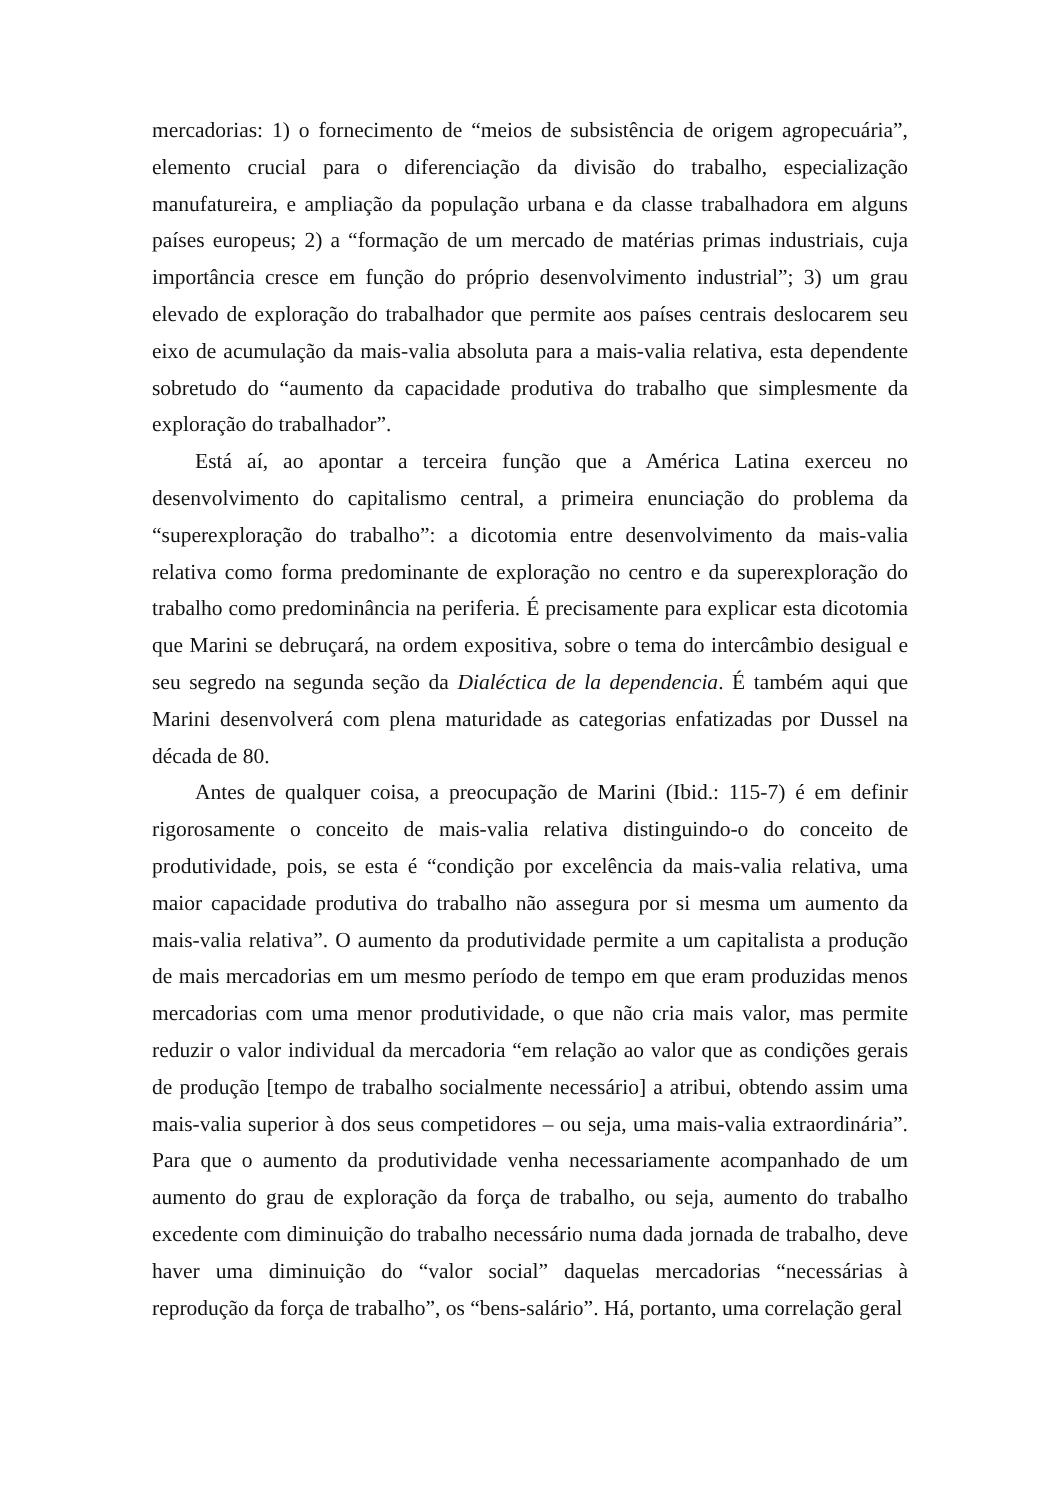mercadorias: 1) o fornecimento de “meios de subsistência de origem agropecuária”, elemento crucial para o diferenciação da divisão do trabalho, especialização manufatureira, e ampliação da população urbana e da classe trabalhadora em alguns países europeus; 2) a “formação de um mercado de matérias primas industriais, cuja importância cresce em função do próprio desenvolvimento industrial”; 3) um grau elevado de exploração do trabalhador que permite aos países centrais deslocarem seu eixo de acumulação da mais-valia absoluta para a mais-valia relativa, esta dependente sobretudo do “aumento da capacidade produtiva do trabalho que simplesmente da exploração do trabalhador”.
Está aí, ao apontar a terceira função que a América Latina exerceu no desenvolvimento do capitalismo central, a primeira enunciação do problema da “superexploração do trabalho”: a dicotomia entre desenvolvimento da mais-valia relativa como forma predominante de exploração no centro e da superexploração do trabalho como predominância na periferia. É precisamente para explicar esta dicotomia que Marini se debruçará, na ordem expositiva, sobre o tema do intercâmbio desigual e seu segredo na segunda seção da Dialéctica de la dependencia. É também aqui que Marini desenvolverá com plena maturidade as categorias enfatizadas por Dussel na década de 80.
Antes de qualquer coisa, a preocupação de Marini (Ibid.: 115-7) é em definir rigorosamente o conceito de mais-valia relativa distinguindo-o do conceito de produtividade, pois, se esta é “condição por excelência da mais-valia relativa, uma maior capacidade produtiva do trabalho não assegura por si mesma um aumento da mais-valia relativa”. O aumento da produtividade permite a um capitalista a produção de mais mercadorias em um mesmo período de tempo em que eram produzidas menos mercadorias com uma menor produtividade, o que não cria mais valor, mas permite reduzir o valor individual da mercadoria “em relação ao valor que as condições gerais de produção [tempo de trabalho socialmente necessário] a atribui, obtendo assim uma mais-valia superior à dos seus competidores – ou seja, uma mais-valia extraordinária”. Para que o aumento da produtividade venha necessariamente acompanhado de um aumento do grau de exploração da força de trabalho, ou seja, aumento do trabalho excedente com diminuição do trabalho necessário numa dada jornada de trabalho, deve haver uma diminuição do “valor social” daquelas mercadorias “necessárias à reprodução da força de trabalho”, os “bens-salário”. Há, portanto, uma correlação geral